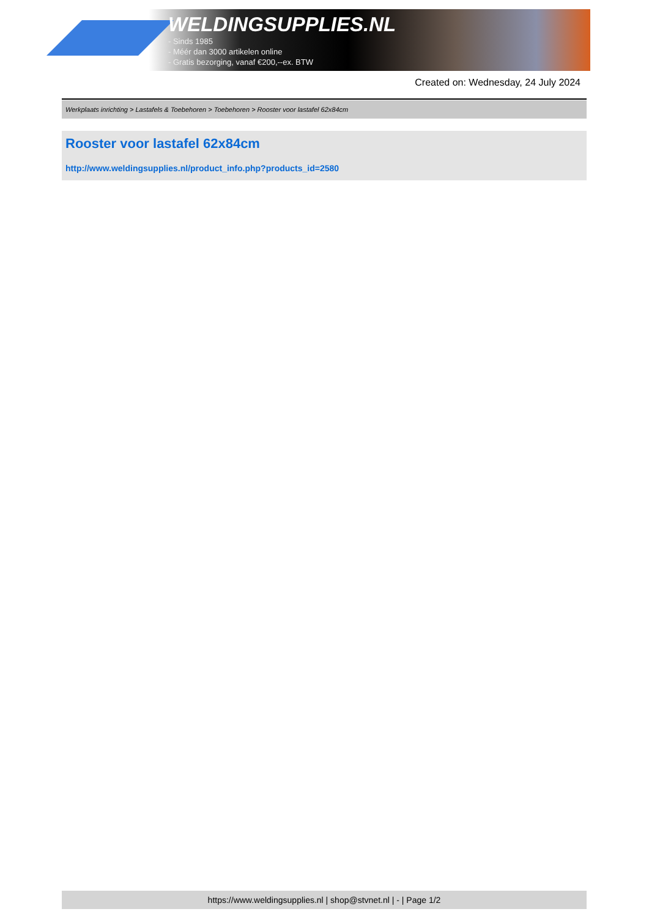WELDINGSUPPLIES.NL
- Sinds 1985
- Méér dan 3000 artikelen online
- Gratis bezorging, vanaf €200,--ex. BTW
Created on: Wednesday, 24 July 2024
Werkplaats inrichting > Lastafels & Toebehoren > Toebehoren > Rooster voor lastafel 62x84cm
Rooster voor lastafel 62x84cm
http://www.weldingsupplies.nl/product_info.php?products_id=2580
https://www.weldingsupplies.nl | shop@stvnet.nl | - | Page 1/2